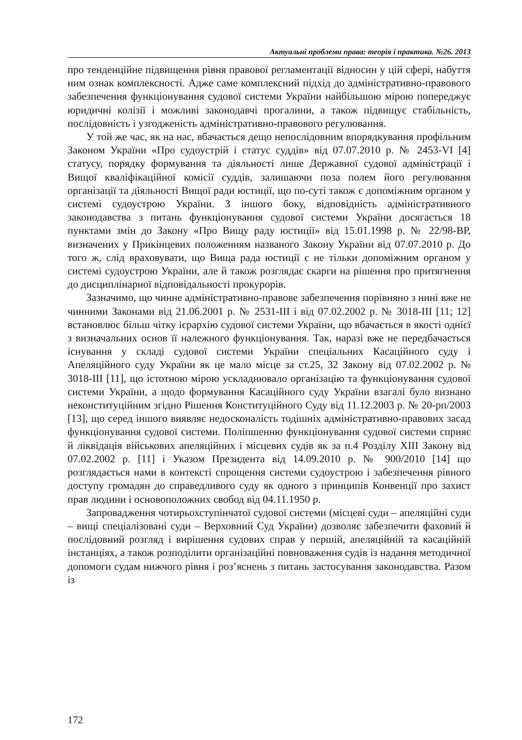Актуальні проблеми права: теорія і практика. №26. 2013
про тенденційне підвищення рівня правової регламентації відносин у цій сфері, набуття ним ознак комплексності. Адже саме комплексний підхід до адміністративно-правового забезпечення функціонування судової системи України найбільшою мірою попереджує юридичні колізії і можливі законодавчі прогалини, а також підвищує стабільність, послідовність і узгодженість адміністративно-правового регулювання.
У той же час, як на нас, вбачається дещо непослідовним впорядкування профільним Законом України «Про судоустрій і статус суддів» від 07.07.2010 р. № 2453-VI [4] статусу, порядку формування та діяльності лише Державної судової адміністрації і Вищої кваліфікаційної комісії суддів, залишаючи поза полем його регулювання організації та діяльності Вищої ради юстиції, що по-суті також є допоміжним органом у системі судоустрою України. З іншого боку, відповідність адміністративного законодавства з питань функціонування судової системи України досягається 18 пунктами змін до Закону «Про Вищу раду юстиції» від 15.01.1998 р. № 22/98-ВР, визначених у Прикінцевих положенням названого Закону України від 07.07.2010 р. До того ж, слід враховувати, що Вища рада юстиції є не тільки допоміжним органом у системі судоустрою України, але й також розглядає скарги на рішення про притягнення до дисциплінарної відповідальності прокурорів.
Зазначимо, що чинне адміністративно-правове забезпечення порівняно з нині вже не чинними Законами від 21.06.2001 р. № 2531-III і від 07.02.2002 р. № 3018-III [11; 12] встановлює більш чітку ієрархію судової системи України, що вбачається в якості однієї з визначальних основ її належного функціонування. Так, наразі вже не передбачається існування у складі судової системи України спеціальних Касаційного суду і Апеляційного суду України як це мало місце за ст.25, 32 Закону від 07.02.2002 р. № 3018-III [11], що істотною мірою ускладнювало організацію та функціонування судової системи України, а щодо формування Касаційного суду України взагалі було визнано неконституційним згідно Рішення Конституційного Суду від 11.12.2003 р. № 20-рп/2003 [13], що серед іншого виявляє недосконалість тодішніх адміністративно-правових засад функціонування судової системи. Поліпшенню функціонування судової системи сприяє й ліквідація військових апеляційних і місцевих судів як за п.4 Розділу XIII Закону від 07.02.2002 р. [11] і Указом Президента від 14.09.2010 р. № 900/2010 [14] що розглядається нами в контексті спрощення системи судоустрою і забезпечення рівного доступу громадян до справедливого суду як одного з принципів Конвенції про захист прав людини і основоположних свобод від 04.11.1950 р.
Запровадження чотирьохступінчатої судової системи (місцеві суди – апеляційні суди – вищі спеціалізовані суди – Верховний Суд України) дозволяє забезпечити фаховий й послідовний розгляд і вирішення судових справ у першій, апеляційній та касаційній інстанціях, а також розподілити організаційні повноваження судів із надання методичної допомоги судам нижчого рівня і роз’яснень з питань застосування законодавства. Разом із
172